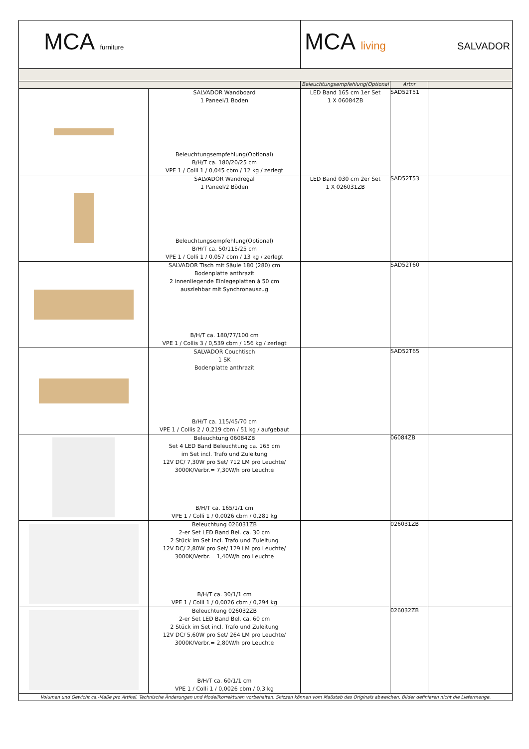| MCA furniture | | MCA living SALVADOR | | |
| | | Beleuchtungsempfehlung(Optional | Artnr | |
| | SALVADOR Wandboard 1 Paneel/1 Boden Beleuchtungsempfehlung(Optional) B/H/T ca. 180/20/25 cm VPE 1 / Colli 1 / 0,045 cbm / 12 kg / zerlegt | LED Band 165 cm 1er Set 1 X 06084ZB | SAD52T51 | |
| | SALVADOR Wandregal 1 Paneel/2 Böden Beleuchtungsempfehlung(Optional) B/H/T ca. 50/115/25 cm VPE 1 / Colli 1 / 0,057 cbm / 13 kg / zerlegt | LED Band 030 cm 2er Set 1 X 026031ZB | SAD52T53 | |
| | SALVADOR Tisch mit Säule 180 (280) cm Bodenplatte anthrazit 2 innenliegende Einlegeplatten à 50 cm ausziehbar mit Synchronauszug B/H/T ca. 180/77/100 cm VPE 1 / Collis 3 / 0,539 cbm / 156 kg / zerlegt | | SAD52T60 | |
| | SALVADOR Couchtisch 1 SK Bodenplatte anthrazit B/H/T ca. 115/45/70 cm VPE 1 / Collis 2 / 0,219 cbm / 51 kg / aufgebaut | | SAD52T65 | |
| | Beleuchtung 06084ZB Set 4 LED Band Beleuchtung ca. 165 cm im Set incl. Trafo und Zuleitung 12V DC/ 7,30W pro Set/ 712 LM pro Leuchte/ 3000K/Verbr.= 7,30W/h pro Leuchte B/H/T ca. 165/1/1 cm VPE 1 / Colli 1 / 0,0026 cbm / 0,281 kg | | 06084ZB | |
| | Beleuchtung 026031ZB 2-er Set LED Band Bel. ca. 30 cm 2 Stück im Set incl. Trafo und Zuleitung 12V DC/ 2,80W pro Set/ 129 LM pro Leuchte/ 3000K/Verbr.= 1,40W/h pro Leuchte B/H/T ca. 30/1/1 cm VPE 1 / Colli 1 / 0,0026 cbm / 0,294 kg | | 026031ZB | |
| | Beleuchtung 026032ZB 2-er Set LED Band Bel. ca. 60 cm 2 Stück im Set incl. Trafo und Zuleitung 12V DC/ 5,60W pro Set/ 264 LM pro Leuchte/ 3000K/Verbr.= 2,80W/h pro Leuchte B/H/T ca. 60/1/1 cm VPE 1 / Colli 1 / 0,0026 cbm / 0,3 kg | | 026032ZB | |
| Volumen und Gewicht ca.-Maße pro Artikel. Technische Änderungen und Modellkorrekturen vorbehalten. Skizzen können vom Maßstab des Originals abweichen. Bilder definieren nicht die Liefermenge. | | | | |